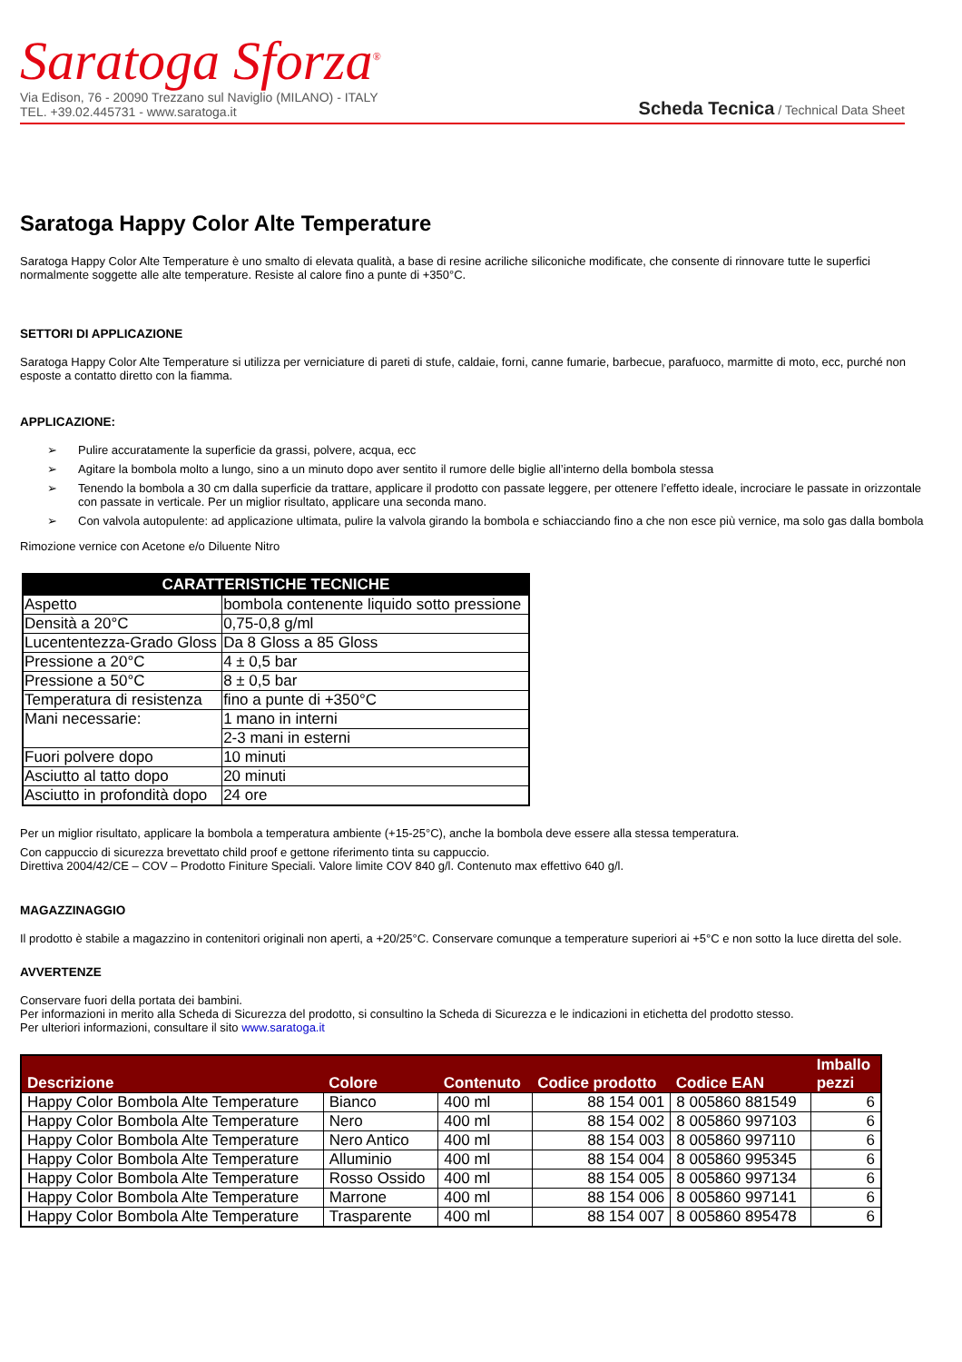Saratoga Sforza<sup>®</sup>
Via Edison, 76 - 20090 Trezzano sul Naviglio (MILANO) - ITALY
TEL. +39.02.445731 - www.saratoga.it
Scheda Tecnica / Technical Data Sheet
Saratoga Happy Color Alte Temperature
Saratoga Happy Color Alte Temperature è uno smalto di elevata qualità, a base di resine acriliche siliconiche modificate, che consente di rinnovare tutte le superfici normalmente soggette alle alte temperature. Resiste al calore fino a punte di +350°C.
SETTORI DI APPLICAZIONE
Saratoga Happy Color Alte Temperature si utilizza per verniciature di pareti di stufe, caldaie, forni, canne fumarie, barbecue, parafuoco, marmitte di moto, ecc, purché non esposte a contatto diretto con la fiamma.
APPLICAZIONE:
➢ Pulire accuratamente la superficie da grassi, polvere, acqua, ecc
➢ Agitare la bombola molto a lungo, sino a un minuto dopo aver sentito il rumore delle biglie all’interno della bombola stessa
➢ Tenendo la bombola a 30 cm dalla superficie da trattare, applicare il prodotto con passate leggere, per ottenere l’effetto ideale, incrociare le passate in orizzontale con passate in verticale. Per un miglior risultato, applicare una seconda mano.
➢ Con valvola autopulente: ad applicazione ultimata, pulire la valvola girando la bombola e schiacciando fino a che non esce più vernice, ma solo gas dalla bombola
Rimozione vernice con Acetone e/o Diluente Nitro
| CARATTERISTICHE TECNICHE | |
| --- | --- |
| Aspetto | bombola contenente liquido sotto pressione |
| Densità a 20°C | 0,75-0,8 g/ml |
| Lucententezza-Grado Gloss | Da 8 Gloss a 85 Gloss |
| Pressione a 20°C | 4 ± 0,5 bar |
| Pressione a 50°C | 8 ± 0,5 bar |
| Temperatura di resistenza | fino a punte di +350°C |
| Mani necessarie: | 1 mano in interni |
| | 2-3 mani in esterni |
| Fuori polvere dopo | 10 minuti |
| Asciutto al tatto dopo | 20 minuti |
| Asciutto in profondità dopo | 24 ore |
Per un miglior risultato, applicare la bombola a temperatura ambiente (+15-25°C), anche la bombola deve essere alla stessa temperatura.
Con cappuccio di sicurezza brevettato child proof e gettone riferimento tinta su cappuccio.
Direttiva 2004/42/CE – COV – Prodotto Finiture Speciali. Valore limite COV 840 g/l. Contenuto max effettivo 640 g/l.
MAGAZZINAGGIO
Il prodotto è stabile a magazzino in contenitori originali non aperti, a +20/25°C. Conservare comunque a temperature superiori ai +5°C e non sotto la luce diretta del sole.
AVVERTENZE
Conservare fuori della portata dei bambini.
Per informazioni in merito alla Scheda di Sicurezza del prodotto, si consultino la Scheda di Sicurezza e le indicazioni in etichetta del prodotto stesso.
Per ulteriori informazioni, consultare il sito www.saratoga.it
| Descrizione | Colore | Contenuto | Codice prodotto | Codice EAN | Imballo pezzi |
| --- | --- | --- | --- | --- | --- |
| Happy Color Bombola Alte Temperature | Bianco | 400 ml | 88 154 001 | 8 005860 881549 | 6 |
| Happy Color Bombola Alte Temperature | Nero | 400 ml | 88 154 002 | 8 005860 997103 | 6 |
| Happy Color Bombola Alte Temperature | Nero Antico | 400 ml | 88 154 003 | 8 005860 997110 | 6 |
| Happy Color Bombola Alte Temperature | Alluminio | 400 ml | 88 154 004 | 8 005860 995345 | 6 |
| Happy Color Bombola Alte Temperature | Rosso Ossido | 400 ml | 88 154 005 | 8 005860 997134 | 6 |
| Happy Color Bombola Alte Temperature | Marrone | 400 ml | 88 154 006 | 8 005860 997141 | 6 |
| Happy Color Bombola Alte Temperature | Trasparente | 400 ml | 88 154 007 | 8 005860 895478 | 6 |